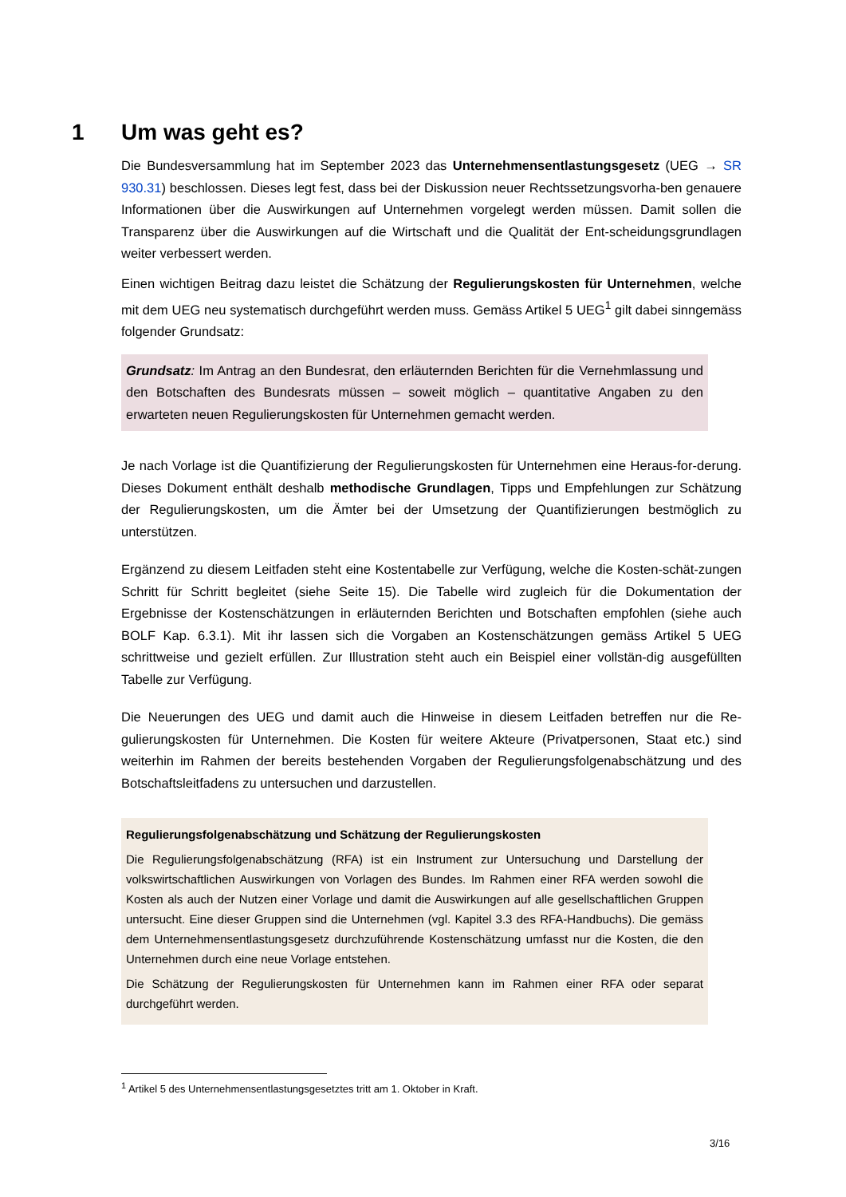1 Um was geht es?
Die Bundesversammlung hat im September 2023 das Unternehmensentlastungsgesetz (UEG → SR 930.31) beschlossen. Dieses legt fest, dass bei der Diskussion neuer Rechtssetzungsvorha-ben genauere Informationen über die Auswirkungen auf Unternehmen vorgelegt werden müssen. Damit sollen die Transparenz über die Auswirkungen auf die Wirtschaft und die Qualität der Ent-scheidungsgrundlagen weiter verbessert werden.
Einen wichtigen Beitrag dazu leistet die Schätzung der Regulierungskosten für Unternehmen, welche mit dem UEG neu systematisch durchgeführt werden muss. Gemäss Artikel 5 UEG<sup>1</sup> gilt dabei sinngemäss folgender Grundsatz:
Grundsatz: Im Antrag an den Bundesrat, den erläuternden Berichten für die Vernehmlassung und den Botschaften des Bundesrats müssen – soweit möglich – quantitative Angaben zu den erwarteten neuen Regulierungskosten für Unternehmen gemacht werden.
Je nach Vorlage ist die Quantifizierung der Regulierungskosten für Unternehmen eine Heraus-for-derung. Dieses Dokument enthält deshalb methodische Grundlagen, Tipps und Empfehlungen zur Schätzung der Regulierungskosten, um die Ämter bei der Umsetzung der Quantifizierungen bestmöglich zu unterstützen.
Ergänzend zu diesem Leitfaden steht eine Kostentabelle zur Verfügung, welche die Kosten-schät-zungen Schritt für Schritt begleitet (siehe Seite 15). Die Tabelle wird zugleich für die Dokumentation der Ergebnisse der Kostenschätzungen in erläuternden Berichten und Botschaften empfohlen (siehe auch BOLF Kap. 6.3.1). Mit ihr lassen sich die Vorgaben an Kostenschätzungen gemäss Artikel 5 UEG schrittweise und gezielt erfüllen. Zur Illustration steht auch ein Beispiel einer vollstän-dig ausgefüllten Tabelle zur Verfügung.
Die Neuerungen des UEG und damit auch die Hinweise in diesem Leitfaden betreffen nur die Re-gulierungskosten für Unternehmen. Die Kosten für weitere Akteure (Privatpersonen, Staat etc.) sind weiterhin im Rahmen der bereits bestehenden Vorgaben der Regulierungsfolgenabschätzung und des Botschaftsleitfadens zu untersuchen und darzustellen.
Regulierungsfolgenabschätzung und Schätzung der Regulierungskosten
Die Regulierungsfolgenabschätzung (RFA) ist ein Instrument zur Untersuchung und Darstellung der volkswirtschaftlichen Auswirkungen von Vorlagen des Bundes. Im Rahmen einer RFA werden sowohl die Kosten als auch der Nutzen einer Vorlage und damit die Auswirkungen auf alle gesellschaftlichen Gruppen untersucht. Eine dieser Gruppen sind die Unternehmen (vgl. Kapitel 3.3 des RFA-Handbuchs). Die gemäss dem Unternehmensentlastungsgesetz durchzuführende Kostenschätzung umfasst nur die Kosten, die den Unternehmen durch eine neue Vorlage entstehen.
Die Schätzung der Regulierungskosten für Unternehmen kann im Rahmen einer RFA oder separat durchgeführt werden.
<sup>1</sup> Artikel 5 des Unternehmensentlastungsgesetztes tritt am 1. Oktober in Kraft.
3/16